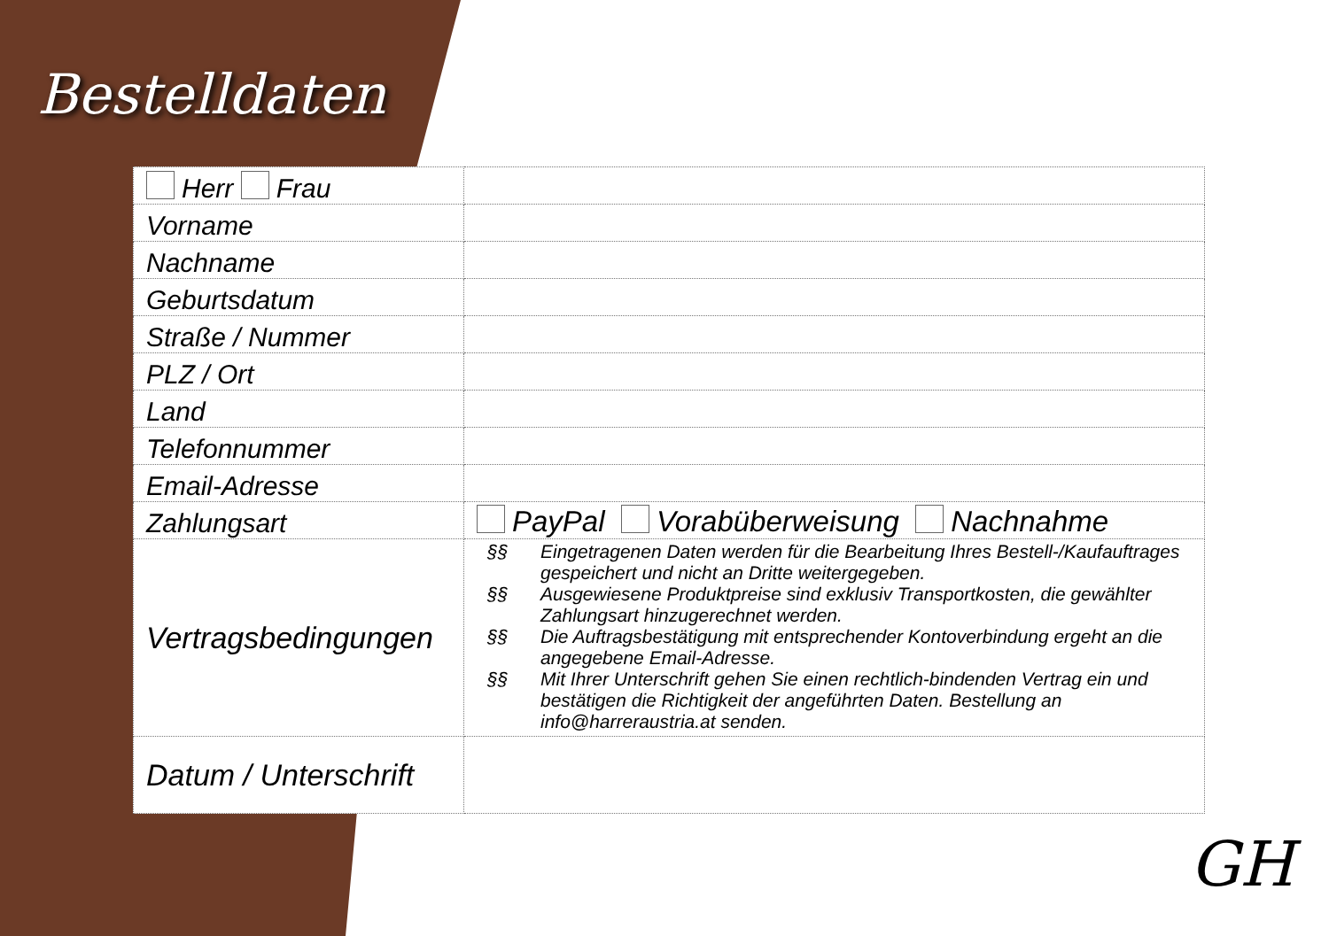Bestelldaten
| Herr Frau | |
| Vorname | |
| Nachname | |
| Geburtsdatum | |
| Straße / Nummer | |
| PLZ / Ort | |
| Land | |
| Telefonnummer | |
| Email-Adresse | |
| Zahlungsart | PayPal Vorabüberweisung Nachnahme |
| Vertragsbedingungen | §§ Eingetragenen Daten werden für die Bearbeitung Ihres Bestell-/Kaufauftrages gespeichert und nicht an Dritte weitergegeben. §§ Ausgewiesene Produktpreise sind exklusiv Transportkosten, die gewählter Zahlungsart hinzugerechnet werden. §§ Die Auftragsbestätigung mit entsprechender Kontoverbindung ergeht an die angegebene Email-Adresse. §§ Mit Ihrer Unterschrift gehen Sie einen rechtlich-bindenden Vertrag ein und bestätigen die Richtigkeit der angeführten Daten. Bestellung an info@harreraustria.at senden. |
| Datum / Unterschrift | |
GH